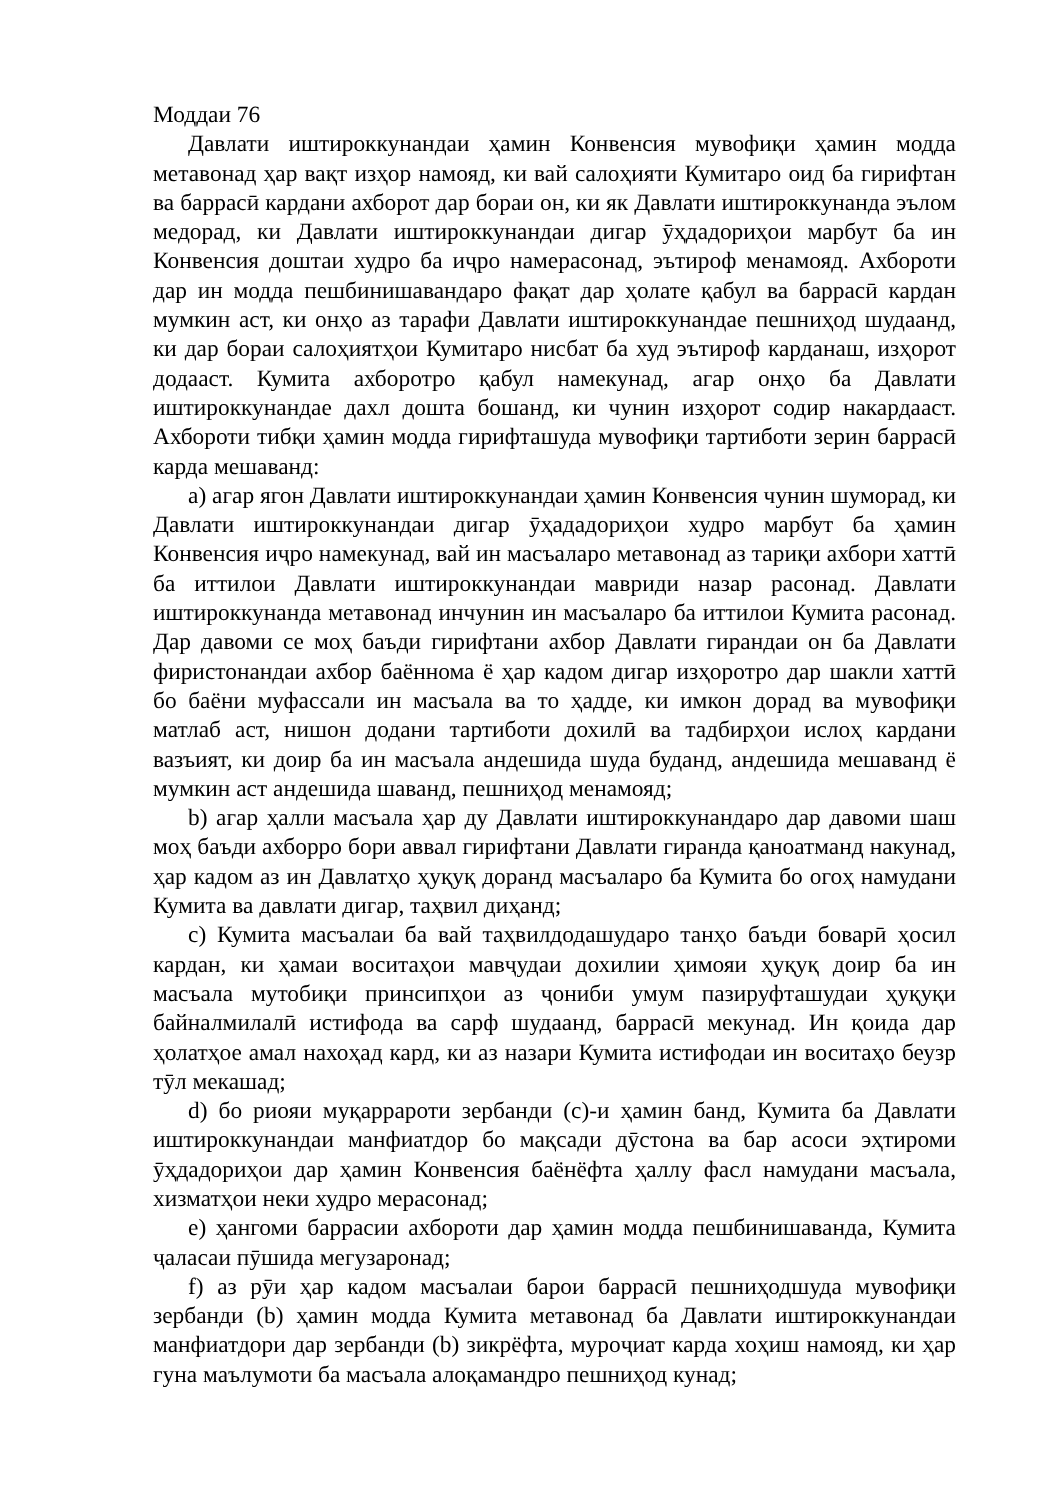Моддаи 76
Давлати иштироккунандаи ҳамин Конвенсия мувофиқи ҳамин модда метавонад ҳар вақт изҳор намояд, ки вай салоҳияти Кумитаро оид ба гирифтан ва баррасӣ кардани ахборот дар бораи он, ки як Давлати иштироккунанда эълом медорад, ки Давлати иштироккунандаи дигар ӯҳдадориҳои марбут ба ин Конвенсия доштаи худро ба иҷро намерасонад, эътироф менамояд. Ахбороти дар ин модда пешбинишавандаро фақат дар ҳолате қабул ва баррасӣ кардан мумкин аст, ки онҳо аз тарафи Давлати иштироккунандае пешниҳод шудаанд, ки дар бораи салоҳиятҳои Кумитаро нисбат ба худ эътироф карданаш, изҳорот додааст. Кумита ахборотро қабул намекунад, агар онҳо ба Давлати иштироккунандае дахл дошта бошанд, ки чунин изҳорот содир накардааст. Ахбороти тибқи ҳамин модда гирифташуда мувофиқи тартиботи зерин баррасӣ карда мешаванд:
a) агар ягон Давлати иштироккунандаи ҳамин Конвенсия чунин шуморад, ки Давлати иштироккунандаи дигар ӯҳададориҳои худро марбут ба ҳамин Конвенсия иҷро намекунад, вай ин масъаларо метавонад аз тариқи ахбори хаттӣ ба иттилои Давлати иштироккунандаи мавриди назар расонад. Давлати иштироккунанда метавонад инчунин ин масъаларо ба иттилои Кумита расонад. Дар давоми се моҳ баъди гирифтани ахбор Давлати гирандаи он ба Давлати фиристонандаи ахбор баённома ё ҳар кадом дигар изҳоротро дар шакли хаттӣ бо баёни муфассали ин масъала ва то ҳадде, ки имкон дорад ва мувофиқи матлаб аст, нишон додани тартиботи дохилӣ ва тадбирҳои ислоҳ кардани вазъият, ки доир ба ин масъала андешида шуда буданд, андешида мешаванд ё мумкин аст андешида шаванд, пешниҳод менамояд;
b) агар ҳалли масъала ҳар ду Давлати иштироккунандаро дар давоми шаш моҳ баъди ахборро бори аввал гирифтани Давлати гиранда қаноатманд накунад, ҳар кадом аз ин Давлатҳо ҳуқуқ доранд масъаларо ба Кумита бо огоҳ намудани Кумита ва давлати дигар, таҳвил диҳанд;
c) Кумита масъалаи ба вай таҳвилдодашударо танҳо баъди боварӣ ҳосил кардан, ки ҳамаи воситаҳои мавҷудаи дохилии ҳимояи ҳуқуқ доир ба ин масъала мутобиқи принсипҳои аз ҷониби умум пазируфташудаи ҳуқуқи байналмилалӣ истифода ва сарф шудаанд, баррасӣ мекунад. Ин қоида дар ҳолатҳое амал нахоҳад кард, ки аз назари Кумита истифодаи ин воситаҳо беузр тӯл мекашад;
d) бо риояи муқаррароти зербанди (c)-и ҳамин банд, Кумита ба Давлати иштироккунандаи манфиатдор бо мақсади дӯстона ва бар асоси эҳтироми ӯҳдадориҳои дар ҳамин Конвенсия баёнёфта ҳаллу фасл намудани масъала, хизматҳои неки худро мерасонад;
e) ҳангоми баррасии ахбороти дар ҳамин модда пешбинишаванда, Кумита ҷаласаи пӯшида мегузаронад;
f) аз рӯи ҳар кадом масъалаи барои баррасӣ пешниҳодшуда мувофиқи зербанди (b) ҳамин модда Кумита метавонад ба Давлати иштироккунандаи манфиатдори дар зербанди (b) зикрёфта, муроҷиат карда хоҳиш намояд, ки ҳар гуна маълумоти ба масъала алоқамандро пешниҳод кунад;